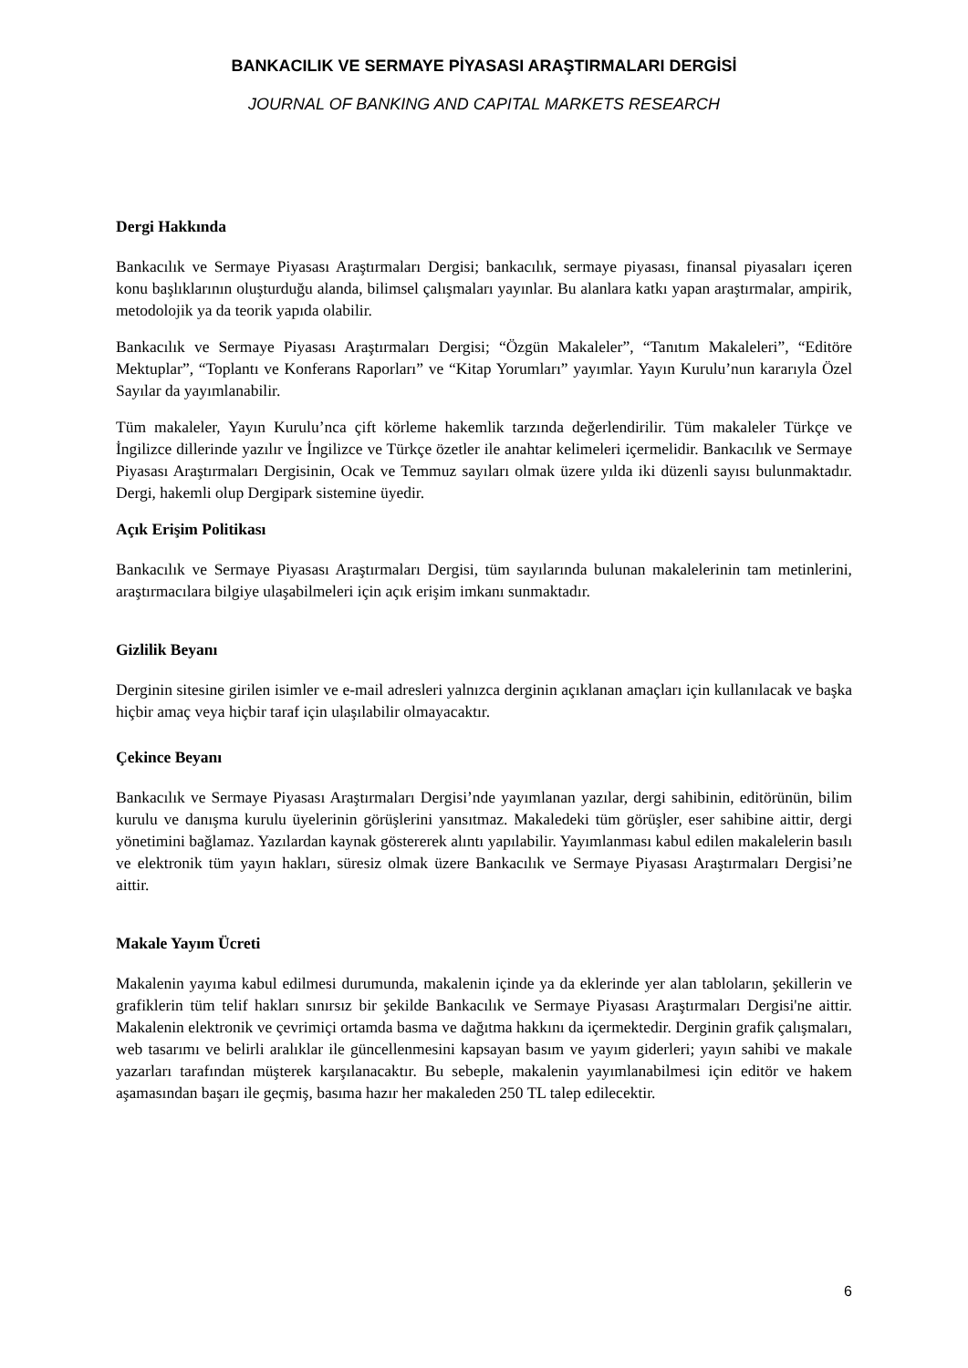BANKACILIK VE SERMAYE PİYASASI ARAŞTIRMALARI DERGİSİ
JOURNAL OF BANKING AND CAPITAL MARKETS RESEARCH
Dergi Hakkında
Bankacılık ve Sermaye Piyasası Araştırmaları Dergisi; bankacılık, sermaye piyasası, finansal piyasaları içeren konu başlıklarının oluşturduğu alanda, bilimsel çalışmaları yayınlar. Bu alanlara katkı yapan araştırmalar, ampirik, metodolojik ya da teorik yapıda olabilir.
Bankacılık ve Sermaye Piyasası Araştırmaları Dergisi; “Özgün Makaleler”, “Tanıtım Makaleleri”, “Editöre Mektuplar”, “Toplantı ve Konferans Raporları” ve “Kitap Yorumları” yayımlar. Yayın Kurulu’nun kararıyla Özel Sayılar da yayımlanabilir.
Tüm makaleler, Yayın Kurulu’nca çift körleme hakemlik tarzında değerlendirilir. Tüm makaleler Türkçe ve İngilizce dillerinde yazılır ve İngilizce ve Türkçe özetler ile anahtar kelimeleri içermelidir. Bankacılık ve Sermaye Piyasası Araştırmaları Dergisinin, Ocak ve Temmuz sayıları olmak üzere yılda iki düzenli sayısı bulunmaktadır. Dergi, hakemli olup Dergipark sistemine üyedir.
Açık Erişim Politikası
Bankacılık ve Sermaye Piyasası Araştırmaları Dergisi, tüm sayılarında bulunan makalelerinin tam metinlerini, araştırmacılara bilgiye ulaşabilmeleri için açık erişim imkanı sunmaktadır.
Gizlilik Beyanı
Derginin sitesine girilen isimler ve e-mail adresleri yalnızca derginin açıklanan amaçları için kullanılacak ve başka hiçbir amaç veya hiçbir taraf için ulaşılabilir olmayacaktır.
Çekince Beyanı
Bankacılık ve Sermaye Piyasası Araştırmaları Dergisi’nde yayımlanan yazılar, dergi sahibinin, editörünün, bilim kurulu ve danışma kurulu üyelerinin görüşlerini yansıtmaz. Makaledeki tüm görüşler, eser sahibine aittir, dergi yönetimini bağlamaz. Yazılardan kaynak göstererek alıntı yapılabilir. Yayımlanması kabul edilen makalelerin basılı ve elektronik tüm yayın hakları, süresiz olmak üzere Bankacılık ve Sermaye Piyasası Araştırmaları Dergisi’ne aittir.
Makale Yayım Ücreti
Makalenin yayıma kabul edilmesi durumunda, makalenin içinde ya da eklerinde yer alan tabloların, şekillerin ve grafiklerin tüm telif hakları sınırsız bir şekilde Bankacılık ve Sermaye Piyasası Araştırmaları Dergisi'ne aittir. Makalenin elektronik ve çevrimiçi ortamda basma ve dağıtma hakkını da içermektedir. Derginin grafik çalışmaları, web tasarımı ve belirli aralıklar ile güncellenmesini kapsayan basım ve yayım giderleri; yayın sahibi ve makale yazarları tarafından müşterek karşılanacaktır. Bu sebeple, makalenin yayımlanabilmesi için editör ve hakem aşamasından başarı ile geçmiş, basıma hazır her makaleden 250 TL talep edilecektir.
6